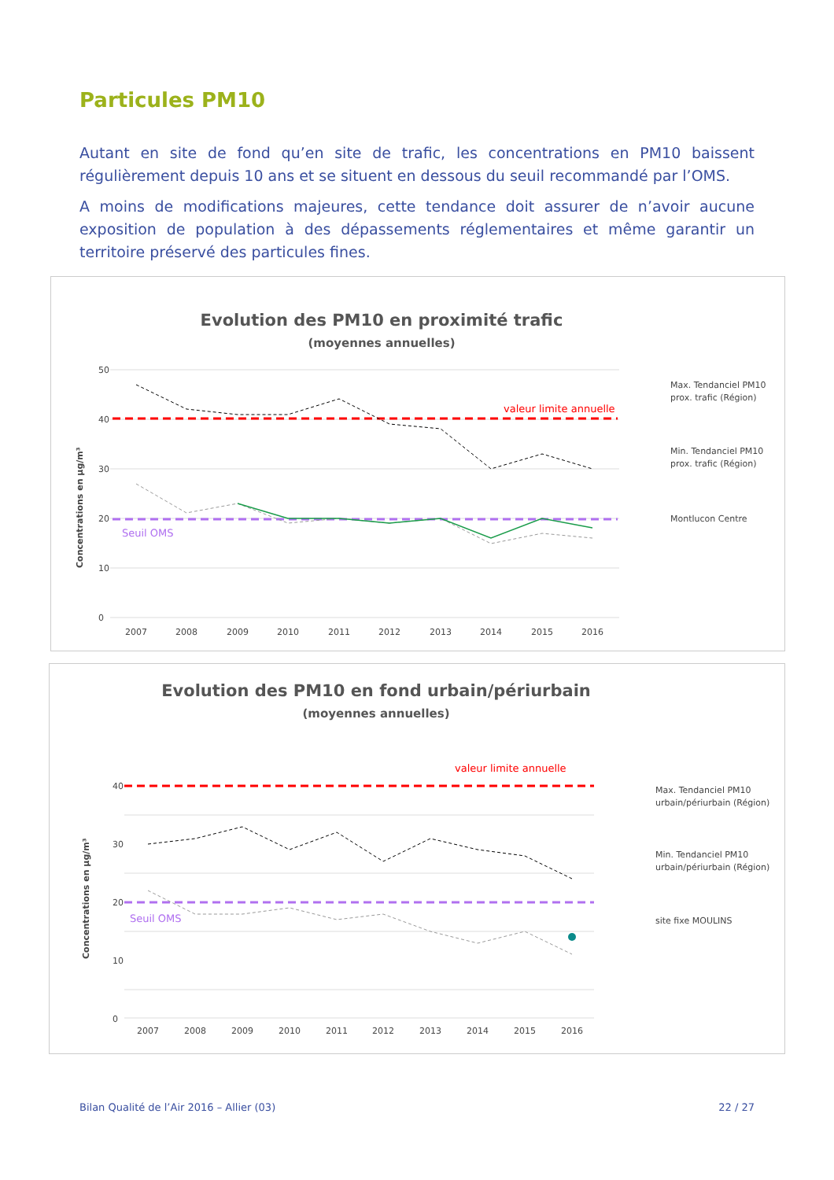Particules PM10
Autant en site de fond qu’en site de trafic, les concentrations en PM10 baissent régulièrement depuis 10 ans et se situent en dessous du seuil recommandé par l’OMS.
A moins de modifications majeures, cette tendance doit assurer de n’avoir aucune exposition de population à des dépassements réglementaires et même garantir un territoire préservé des particules fines.
Evolution des PM10 en proximité trafic
(moyennes annuelles)
50
40
30
20
10
0
Concentrations en µg/m³
valeur limite annuelle
Seuil OMS
2007
2008
2009
2010
2011
2012
2013
2014
2015
2016
Max. Tendanciel PM10
prox. trafic (Région)
Min. Tendanciel PM10
prox. trafic (Région)
Montlucon Centre
Evolution des PM10 en fond urbain/périurbain
(moyennes annuelles)
40
30
20
10
0
Concentrations en µg/m³
valeur limite annuelle
Seuil OMS
2007
2008
2009
2010
2011
2012
2013
2014
2015
2016
Max. Tendanciel PM10
urbain/périurbain (Région)
Min. Tendanciel PM10
urbain/périurbain (Région)
site fixe MOULINS
Bilan Qualité de l’Air 2016 – Allier (03)
22 / 27